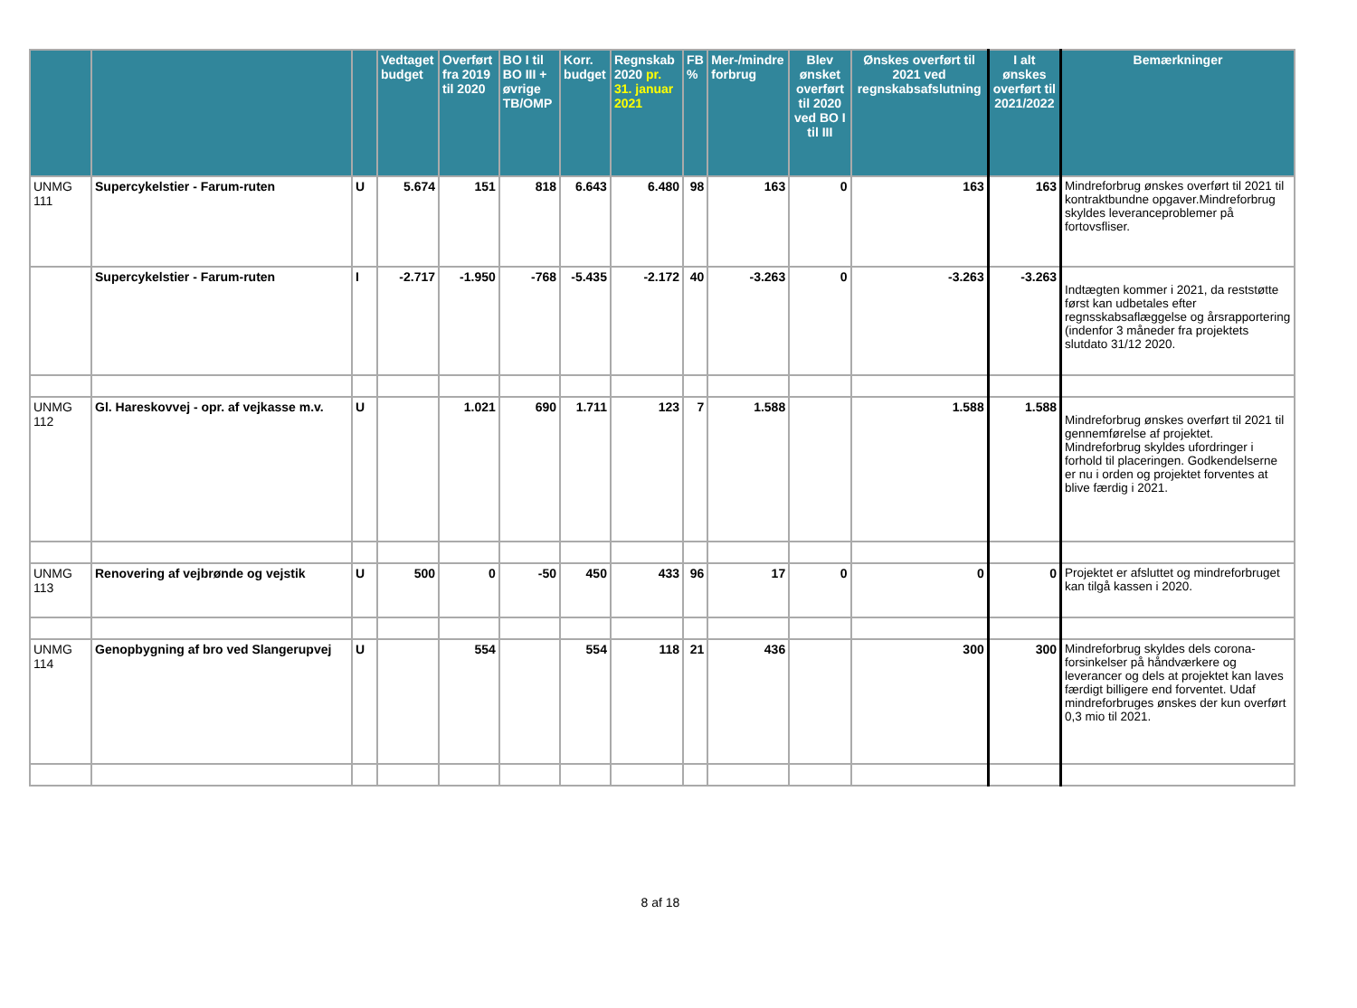| | | | Vedtaget budget | Overført fra 2019 til 2020 | BO I til BO III + øvrige TB/OMP | Korr. budget | Regnskab 2020 pr. 31. januar 2021 | FB % | Mer-/mindre forbrug | Blev ønsket overført til 2020 ved BO I til III | Ønskes overført til 2021 ved regnskabsafslutning | I alt ønskes overført til 2021/2022 | Bemærkninger |
| --- | --- | --- | --- | --- | --- | --- | --- | --- | --- | --- | --- | --- | --- |
| UNMG 111 | Supercykelstier - Farum-ruten | U | 5.674 | 151 | 818 | 6.643 | 6.480 | 98 | 163 | 0 | 163 | 163 | Mindreforbrug ønskes overført til 2021 til kontraktbundne opgaver.Mindreforbrug skyldes leveranceproblemer på fortovsfliser. |
| | Supercykelstier - Farum-ruten | I | -2.717 | -1.950 | -768 | -5.435 | -2.172 | 40 | -3.263 | 0 | -3.263 | -3.263 | Indtægten kommer i 2021, da reststøtte først kan udbetales efter regnsskabsaflæggelse og årsrapportering (indenfor 3 måneder fra projektets slutdato 31/12 2020. |
| UNMG 112 | Gl. Hareskovvej - opr. af vejkasse m.v. | U | | 1.021 | 690 | 1.711 | 123 | 7 | 1.588 | | 1.588 | 1.588 | Mindreforbrug ønskes overført til 2021 til gennemførelse af projektet. Mindreforbrug skyldes ufordringer i forhold til placeringen. Godkendelserne er nu i orden og projektet forventes at blive færdig i 2021. |
| UNMG 113 | Renovering af vejbrønde og vejstik | U | 500 | 0 | -50 | 450 | 433 | 96 | 17 | 0 | 0 | 0 | Projektet er afsluttet og mindreforbruget kan tilgå kassen i 2020. |
| UNMG 114 | Genopbygning af bro ved Slangerupvej | U | | 554 | | 554 | 118 | 21 | 436 | | 300 | 300 | Mindreforbrug skyldes dels corona-forsinkelser på håndværkere og leverancer og dels at projektet kan laves færdigt billigere end forventet. Udaf mindreforbruges ønskes der kun overført 0,3 mio til 2021. |
8 af 18